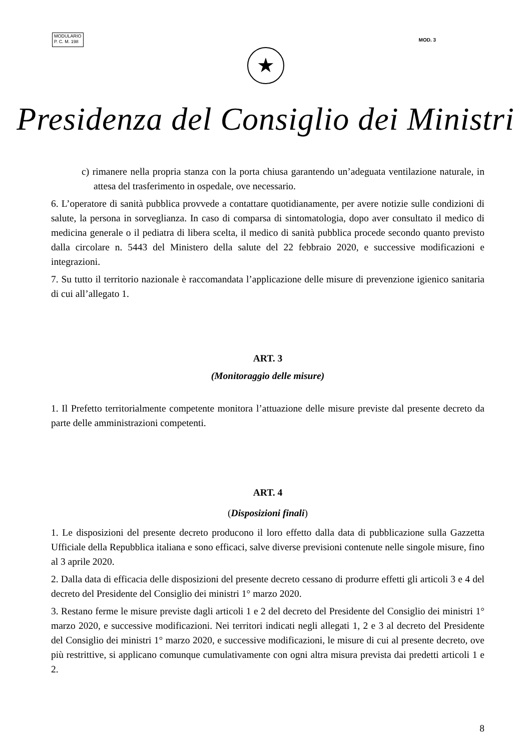MODULARIO
P. C. M. 198
MOD. 3
★
Presidenza del Consiglio dei Ministri
c) rimanere nella propria stanza con la porta chiusa garantendo un’adeguata ventilazione naturale, in attesa del trasferimento in ospedale, ove necessario.
6. L’operatore di sanità pubblica provvede a contattare quotidianamente, per avere notizie sulle condizioni di salute, la persona in sorveglianza. In caso di comparsa di sintomatologia, dopo aver consultato il medico di medicina generale o il pediatra di libera scelta, il medico di sanità pubblica procede secondo quanto previsto dalla circolare n. 5443 del Ministero della salute del 22 febbraio 2020, e successive modificazioni e integrazioni.
7. Su tutto il territorio nazionale è raccomandata l’applicazione delle misure di prevenzione igienico sanitaria di cui all’allegato 1.
ART. 3
(Monitoraggio delle misure)
1. Il Prefetto territorialmente competente monitora l’attuazione delle misure previste dal presente decreto da parte delle amministrazioni competenti.
ART. 4
(Disposizioni finali)
1. Le disposizioni del presente decreto producono il loro effetto dalla data di pubblicazione sulla Gazzetta Ufficiale della Repubblica italiana e sono efficaci, salve diverse previsioni contenute nelle singole misure, fino al 3 aprile 2020.
2. Dalla data di efficacia delle disposizioni del presente decreto cessano di produrre effetti gli articoli 3 e 4 del decreto del Presidente del Consiglio dei ministri 1° marzo 2020.
3. Restano ferme le misure previste dagli articoli 1 e 2 del decreto del Presidente del Consiglio dei ministri 1° marzo 2020, e successive modificazioni. Nei territori indicati negli allegati 1, 2 e 3 al decreto del Presidente del Consiglio dei ministri 1° marzo 2020, e successive modificazioni, le misure di cui al presente decreto, ove più restrittive, si applicano comunque cumulativamente con ogni altra misura prevista dai predetti articoli 1 e 2.
8